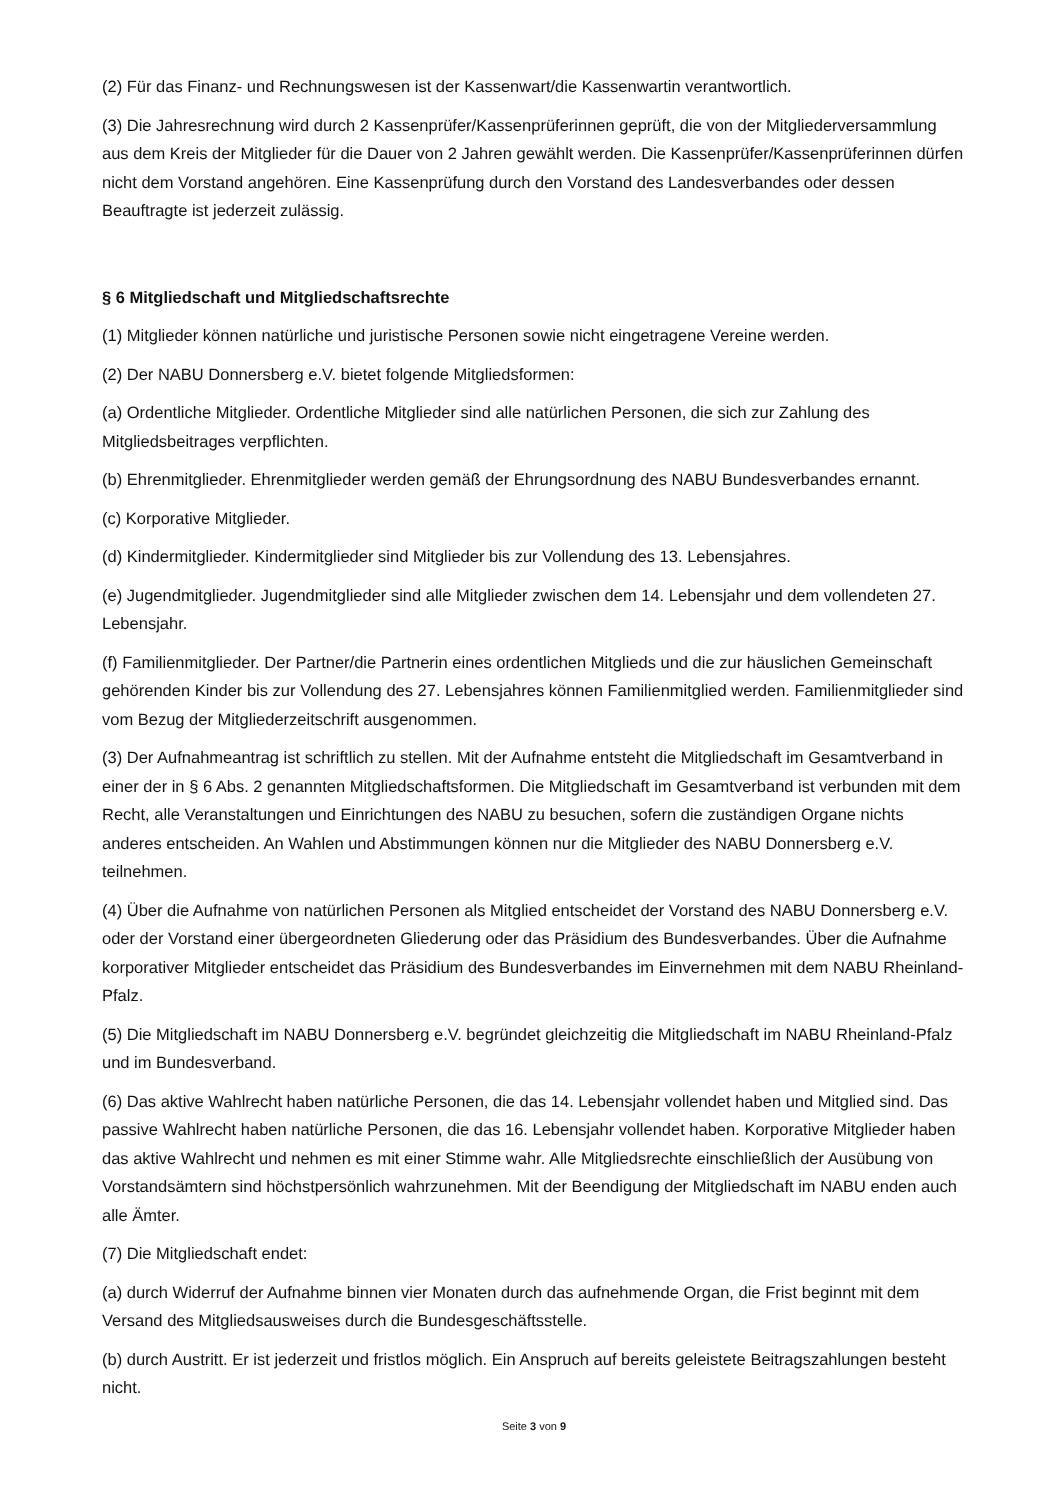(2) Für das Finanz- und Rechnungswesen ist der Kassenwart/die Kassenwartin verantwortlich.
(3) Die Jahresrechnung wird durch 2 Kassenprüfer/Kassenprüferinnen geprüft, die von der Mitgliederversammlung aus dem Kreis der Mitglieder für die Dauer von 2 Jahren gewählt werden. Die Kassenprüfer/Kassenprüferinnen dürfen nicht dem Vorstand angehören. Eine Kassenprüfung durch den Vorstand des Landesverbandes oder dessen Beauftragte ist jederzeit zulässig.
§ 6 Mitgliedschaft und Mitgliedschaftsrechte
(1) Mitglieder können natürliche und juristische Personen sowie nicht eingetragene Vereine werden.
(2) Der NABU Donnersberg e.V. bietet folgende Mitgliedsformen:
(a) Ordentliche Mitglieder. Ordentliche Mitglieder sind alle natürlichen Personen, die sich zur Zahlung des Mitgliedsbeitrages verpflichten.
(b) Ehrenmitglieder. Ehrenmitglieder werden gemäß der Ehrungsordnung des NABU Bundesverbandes ernannt.
(c) Korporative Mitglieder.
(d) Kindermitglieder. Kindermitglieder sind Mitglieder bis zur Vollendung des 13. Lebensjahres.
(e) Jugendmitglieder. Jugendmitglieder sind alle Mitglieder zwischen dem 14. Lebensjahr und dem vollendeten 27. Lebensjahr.
(f) Familienmitglieder. Der Partner/die Partnerin eines ordentlichen Mitglieds und die zur häuslichen Gemeinschaft gehörenden Kinder bis zur Vollendung des 27. Lebensjahres können Familienmitglied werden. Familienmitglieder sind vom Bezug der Mitgliederzeitschrift ausgenommen.
(3) Der Aufnahmeantrag ist schriftlich zu stellen. Mit der Aufnahme entsteht die Mitgliedschaft im Gesamtverband in einer der in § 6 Abs. 2 genannten Mitgliedschaftsformen. Die Mitgliedschaft im Gesamtverband ist verbunden mit dem Recht, alle Veranstaltungen und Einrichtungen des NABU zu besuchen, sofern die zuständigen Organe nichts anderes entscheiden. An Wahlen und Abstimmungen können nur die Mitglieder des NABU Donnersberg e.V. teilnehmen.
(4) Über die Aufnahme von natürlichen Personen als Mitglied entscheidet der Vorstand des NABU Donnersberg e.V. oder der Vorstand einer übergeordneten Gliederung oder das Präsidium des Bundesverbandes. Über die Aufnahme korporativer Mitglieder entscheidet das Präsidium des Bundesverbandes im Einvernehmen mit dem NABU Rheinland-Pfalz.
(5) Die Mitgliedschaft im NABU Donnersberg e.V. begründet gleichzeitig die Mitgliedschaft im NABU Rheinland-Pfalz und im Bundesverband.
(6) Das aktive Wahlrecht haben natürliche Personen, die das 14. Lebensjahr vollendet haben und Mitglied sind. Das passive Wahlrecht haben natürliche Personen, die das 16. Lebensjahr vollendet haben. Korporative Mitglieder haben das aktive Wahlrecht und nehmen es mit einer Stimme wahr. Alle Mitgliedsrechte einschließlich der Ausübung von Vorstandsämtern sind höchstpersönlich wahrzunehmen. Mit der Beendigung der Mitgliedschaft im NABU enden auch alle Ämter.
(7) Die Mitgliedschaft endet:
(a) durch Widerruf der Aufnahme binnen vier Monaten durch das aufnehmende Organ, die Frist beginnt mit dem Versand des Mitgliedsausweises durch die Bundesgeschäftsstelle.
(b) durch Austritt. Er ist jederzeit und fristlos möglich. Ein Anspruch auf bereits geleistete Beitragszahlungen besteht nicht.
Seite 3 von 9